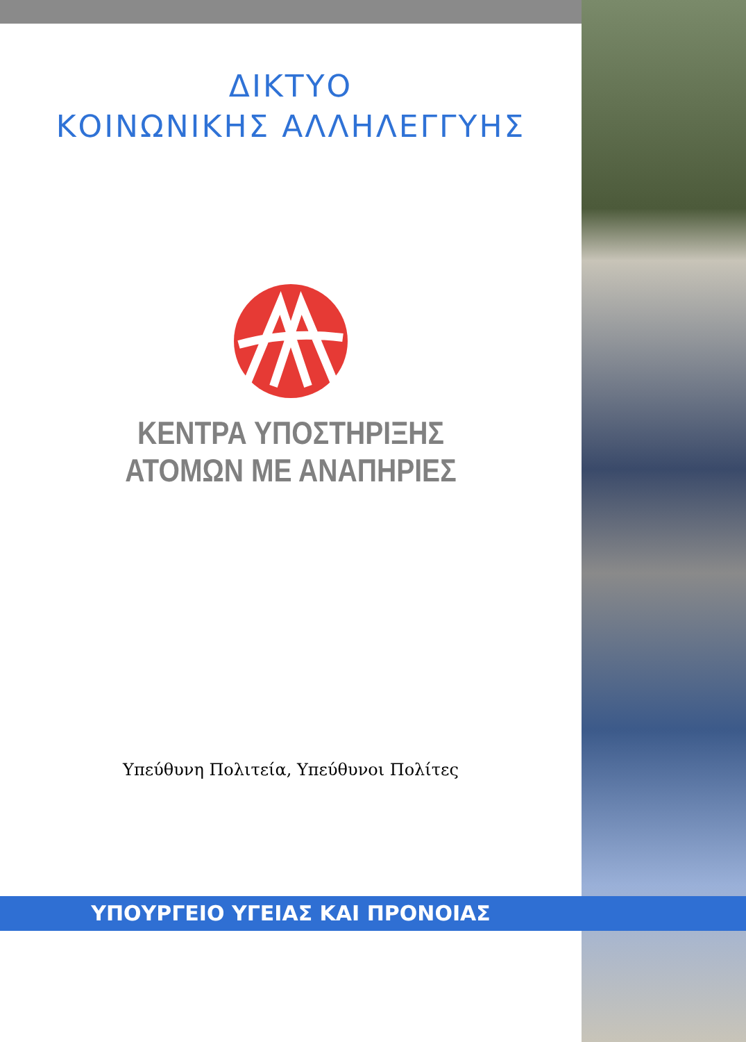ΔΙΚΤΥΟ
ΚΟΙΝΩΝΙΚΗΣ ΑΛΛΗΛΕΓΓΥΗΣ
ΚΕΝΤΡΑ ΥΠΟΣΤΗΡΙΞΗΣ
ΑΤΟΜΩΝ ΜΕ ΑΝΑΠΗΡΙΕΣ
Υπεύθυνη Πολιτεία, Υπεύθυνοι Πολίτες
ΥΠΟΥΡΓΕΙΟ ΥΓΕΙΑΣ ΚΑΙ ΠΡΟΝΟΙΑΣ